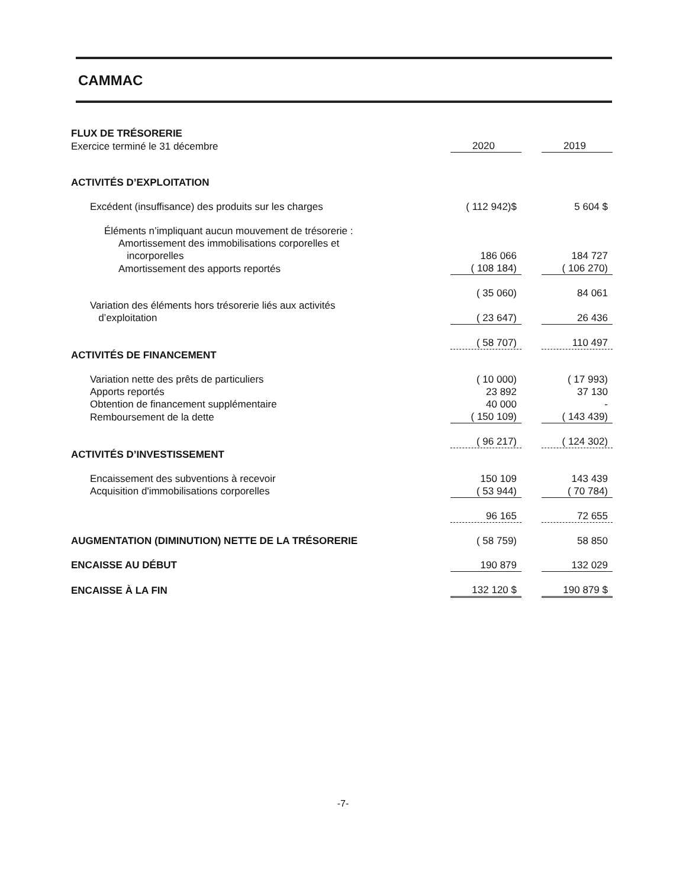CAMMAC
| FLUX DE TRÉSORERIE | | | |
| Exercice terminé le 31 décembre | 2020 | | 2019 |
| ACTIVITÉS D’EXPLOITATION | | | |
| Excédent (insuffisance) des produits sur les charges | ( 112 942)$ | | 5 604 $ |
| Éléments n’impliquant aucun mouvement de trésorerie : | | | |
| Amortissement des immobilisations corporelles et incorporelles | 186 066 | | 184 727 |
| Amortissement des apports reportés | ( 108 184) | | ( 106 270) |
| | ( 35 060) | | 84 061 |
| Variation des éléments hors trésorerie liés aux activités d’exploitation | ( 23 647) | | 26 436 |
| | ( 58 707) | | 110 497 |
| ACTIVITÉS DE FINANCEMENT | | | |
| Variation nette des prêts de particuliers | ( 10 000) | | ( 17 993) |
| Apports reportés | 23 892 | | 37 130 |
| Obtention de financement supplémentaire | 40 000 | | - |
| Remboursement de la dette | ( 150 109) | | ( 143 439) |
| | ( 96 217) | | ( 124 302) |
| ACTIVITÉS D’INVESTISSEMENT | | | |
| Encaissement des subventions à recevoir | 150 109 | | 143 439 |
| Acquisition d'immobilisations corporelles | ( 53 944) | | ( 70 784) |
| | 96 165 | | 72 655 |
| AUGMENTATION (DIMINUTION) NETTE DE LA TRÉSORERIE | ( 58 759) | | 58 850 |
| ENCAISSE AU DÉBUT | 190 879 | | 132 029 |
| ENCAISSE À LA FIN | 132 120 $ | | 190 879 $ |
-7-